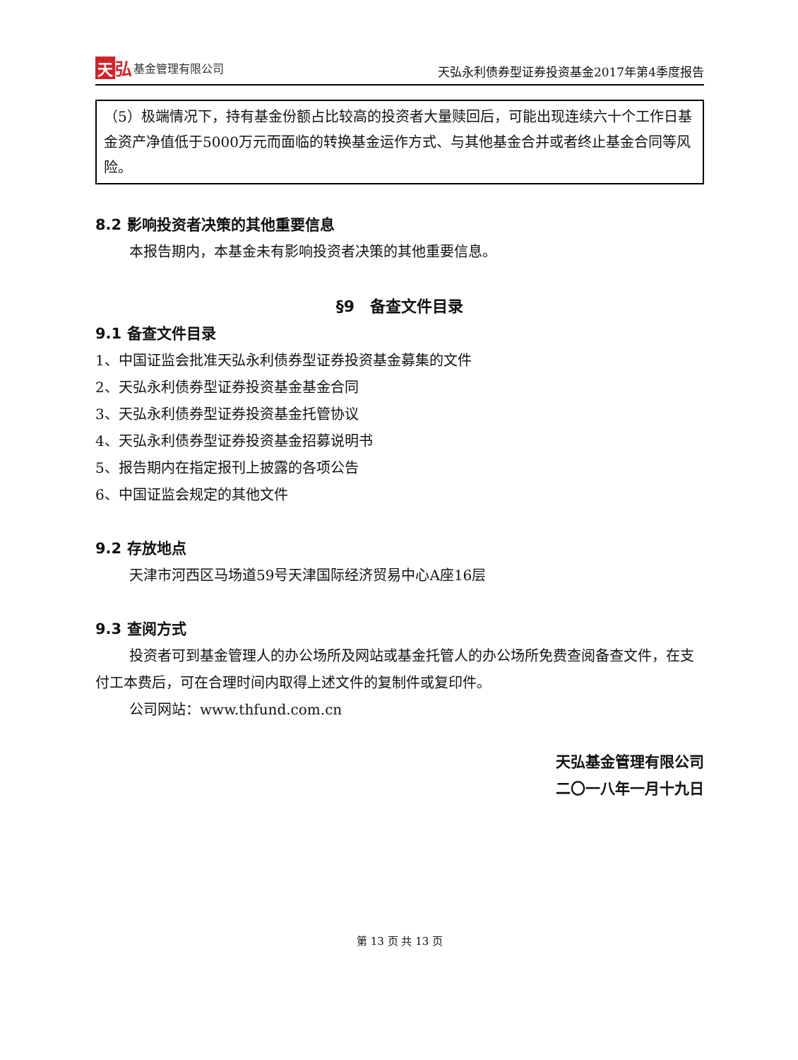天弘 基金管理有限公司
天弘永利债券型证券投资基金2017年第4季度报告
（5）极端情况下，持有基金份额占比较高的投资者大量赎回后，可能出现连续六十个工作日基金资产净值低于5000万元而面临的转换基金运作方式、与其他基金合并或者终止基金合同等风险。
8.2 影响投资者决策的其他重要信息
本报告期内，本基金未有影响投资者决策的其他重要信息。
§9　备查文件目录
9.1 备查文件目录
1、中国证监会批准天弘永利债券型证券投资基金募集的文件
2、天弘永利债券型证券投资基金基金合同
3、天弘永利债券型证券投资基金托管协议
4、天弘永利债券型证券投资基金招募说明书
5、报告期内在指定报刊上披露的各项公告
6、中国证监会规定的其他文件
9.2 存放地点
天津市河西区马场道59号天津国际经济贸易中心A座16层
9.3 查阅方式
投资者可到基金管理人的办公场所及网站或基金托管人的办公场所免费查阅备查文件，在支付工本费后，可在合理时间内取得上述文件的复制件或复印件。
公司网站：www.thfund.com.cn
天弘基金管理有限公司
二〇一八年一月十九日
第 13 页 共 13 页